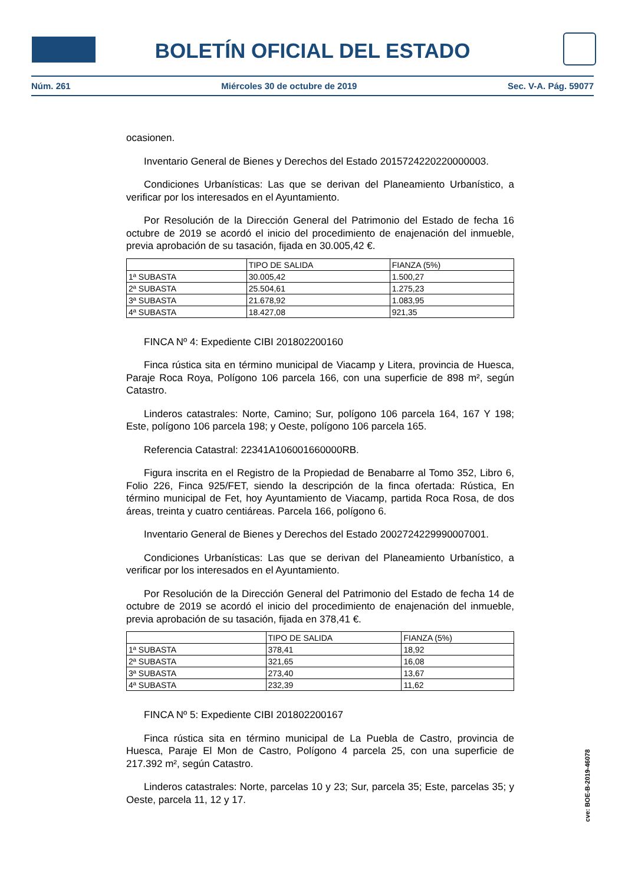BOLETÍN OFICIAL DEL ESTADO
Núm. 261 Miércoles 30 de octubre de 2019 Sec. V-A. Pág. 59077
ocasionen.
Inventario General de Bienes y Derechos del Estado 2015724220220000003.
Condiciones Urbanísticas: Las que se derivan del Planeamiento Urbanístico, a verificar por los interesados en el Ayuntamiento.
Por Resolución de la Dirección General del Patrimonio del Estado de fecha 16 octubre de 2019 se acordó el inicio del procedimiento de enajenación del inmueble, previa aprobación de su tasación, fijada en 30.005,42 €.
| | TIPO DE SALIDA | FIANZA (5%) |
| 1ª SUBASTA | 30.005,42 | 1.500,27 |
| 2ª SUBASTA | 25.504,61 | 1.275,23 |
| 3ª SUBASTA | 21.678,92 | 1.083,95 |
| 4ª SUBASTA | 18.427,08 | 921,35 |
FINCA Nº 4: Expediente CIBI 201802200160
Finca rústica sita en término municipal de Viacamp y Litera, provincia de Huesca, Paraje Roca Roya, Polígono 106 parcela 166, con una superficie de 898 m², según Catastro.
Linderos catastrales: Norte, Camino; Sur, polígono 106 parcela 164, 167 Y 198; Este, polígono 106 parcela 198; y Oeste, polígono 106 parcela 165.
Referencia Catastral: 22341A106001660000RB.
Figura inscrita en el Registro de la Propiedad de Benabarre al Tomo 352, Libro 6, Folio 226, Finca 925/FET, siendo la descripción de la finca ofertada: Rústica, En término municipal de Fet, hoy Ayuntamiento de Viacamp, partida Roca Rosa, de dos áreas, treinta y cuatro centiáreas. Parcela 166, polígono 6.
Inventario General de Bienes y Derechos del Estado 2002724229990007001.
Condiciones Urbanísticas: Las que se derivan del Planeamiento Urbanístico, a verificar por los interesados en el Ayuntamiento.
Por Resolución de la Dirección General del Patrimonio del Estado de fecha 14 de octubre de 2019 se acordó el inicio del procedimiento de enajenación del inmueble, previa aprobación de su tasación, fijada en 378,41 €.
| | TIPO DE SALIDA | FIANZA (5%) |
| 1ª SUBASTA | 378,41 | 18,92 |
| 2ª SUBASTA | 321,65 | 16,08 |
| 3ª SUBASTA | 273,40 | 13,67 |
| 4ª SUBASTA | 232,39 | 11,62 |
FINCA Nº 5: Expediente CIBI 201802200167
Finca rústica sita en término municipal de La Puebla de Castro, provincia de Huesca, Paraje El Mon de Castro, Polígono 4 parcela 25, con una superficie de 217.392 m², según Catastro.
Linderos catastrales: Norte, parcelas 10 y 23; Sur, parcela 35; Este, parcelas 35; y Oeste, parcela 11, 12 y 17.
cve: BOE-B-2019-46078